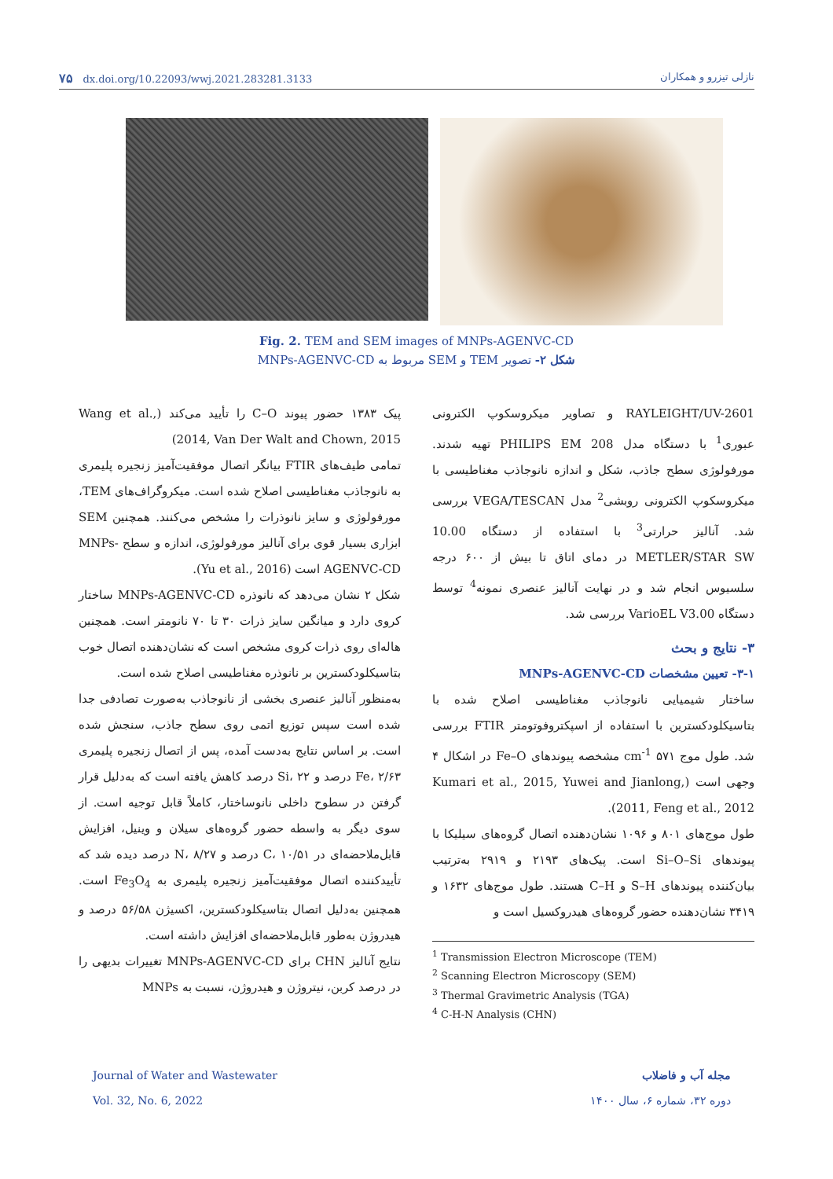۷۵ dx.doi.org/10.22093/wwj.2021.283281.3133 نازلی تیزرو و همکاران
Fig. 2. TEM and SEM images of MNPs-AGENVC-CD
شکل ۲- تصویر TEM و SEM مربوط به MNPs-AGENVC-CD
RAYLEIGHT/UV-2601 و تصاویر میکروسکوپ الکترونی عبوری<sup>1</sup> با دستگاه مدل PHILIPS EM 208 تهیه شدند. مورفولوژی سطح جاذب، شکل و اندازه نانوجاذب مغناطیسی با میکروسکوپ الکترونی روبشی<sup>2</sup> مدل VEGA/TESCAN بررسی شد. آنالیز حرارتی<sup>3</sup> با استفاده از دستگاه 10.00 METLER/STAR SW در دمای اتاق تا بیش از ۶۰۰ درجه سلسیوس انجام شد و در نهایت آنالیز عنصری نمونه<sup>4</sup> توسط دستگاه VarioEL V3.00 بررسی شد.
۳- نتایج و بحث
۳-۱- تعیین مشخصات MNPs-AGENVC-CD
ساختار شیمیایی نانوجاذب مغناطیسی اصلاح شده با بتاسیکلودکسترین با استفاده از اسپکتروفوتومتر FTIR بررسی شد. طول موج ۵۷۱ cm<sup>-1</sup> مشخصه پیوندهای Fe–O در اشکال ۴ وجهی است (Kumari et al., 2015, Yuwei and Jianlong, 2011, Feng et al., 2012).
طول موج‌های ۸۰۱ و ۱۰۹۶ نشان‌دهنده اتصال گروه‌های سیلیکا با پیوندهای Si–O–Si است. پیک‌های ۲۱۹۳ و ۲۹۱۹ به‌ترتیب بیان‌کننده پیوندهای S–H و C–H هستند. طول موج‌های ۱۶۳۲ و ۳۴۱۹ نشان‌دهنده حضور گروه‌های هیدروکسیل است و
<sup>1</sup> Transmission Electron Microscope (TEM)
<sup>2</sup> Scanning Electron Microscopy (SEM)
<sup>3</sup> Thermal Gravimetric Analysis (TGA)
<sup>4</sup> C-H-N Analysis (CHN)
پیک ۱۳۸۳ حضور پیوند C–O را تأیید می‌کند (Wang et al., 2014, Van Der Walt and Chown, 2015)
تمامی طیف‌های FTIR بیانگر اتصال موفقیت‌آمیز زنجیره پلیمری به نانوجاذب مغناطیسی اصلاح شده است. میکروگراف‌های TEM، مورفولوژی و سایز نانوذرات را مشخص می‌کنند. همچنین SEM ابزاری بسیار قوی برای آنالیز مورفولوژی، اندازه و سطح MNPs-AGENVC-CD است (Yu et al., 2016).
شکل ۲ نشان می‌دهد که نانوذره MNPs-AGENVC-CD ساختار کروی دارد و میانگین سایز ذرات ۳۰ تا ۷۰ نانومتر است. همچنین هاله‌ای روی ذرات کروی مشخص است که نشان‌دهنده اتصال خوب بتاسیکلودکسترین بر نانوذره مغناطیسی اصلاح شده است.
به‌منظور آنالیز عنصری بخشی از نانوجاذب به‌صورت تصادفی جدا شده است سپس توزیع اتمی روی سطح جاذب، سنجش شده است. بر اساس نتایج به‌دست آمده، پس از اتصال زنجیره پلیمری Fe، ۲/۶۳ درصد و Si، ۲۲ درصد کاهش یافته است که به‌دلیل قرار گرفتن در سطوح داخلی نانوساختار، کاملاً قابل توجیه است. از سوی دیگر به واسطه حضور گروه‌های سیلان و وینیل، افزایش قابل‌ملاحضه‌ای در C، ۱۰/۵۱ درصد و N، ۸/۲۷ درصد دیده شد که تأییدکننده اتصال موفقیت‌آمیز زنجیره پلیمری به Fe<sub>3</sub>O<sub>4</sub> است. همچنین به‌دلیل اتصال بتاسیکلودکسترین، اکسیژن ۵۶/۵۸ درصد و هیدروژن به‌طور قابل‌ملاحضه‌ای افزایش داشته است.
نتایج آنالیز CHN برای MNPs-AGENVC-CD تغییرات بدیهی را در درصد کربن، نیتروژن و هیدروژن، نسبت به MNPs
Journal of Water and Wastewater
Vol. 32, No. 6, 2022 مجله آب و فاضلاب
دوره ۳۲، شماره ۶، سال ۱۴۰۰